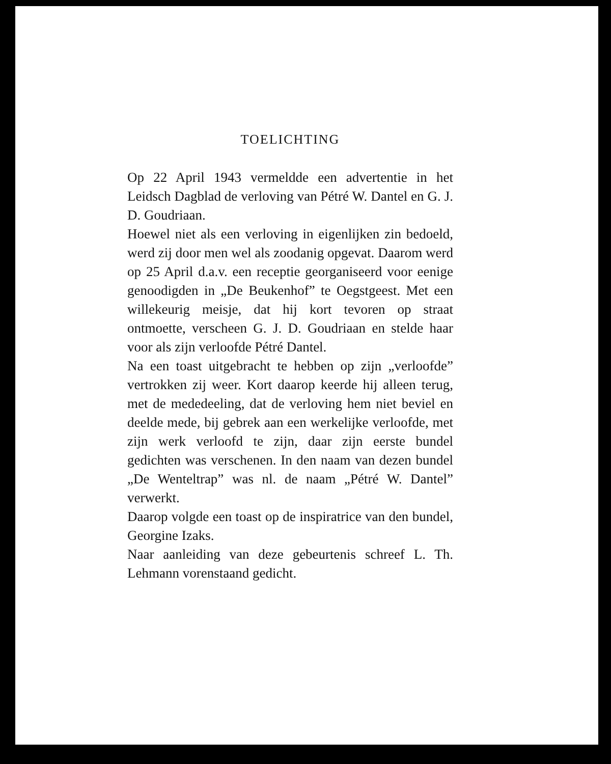TOELICHTING
Op 22 April 1943 vermeldde een advertentie in het Leidsch Dagblad de verloving van Pétré W. Dantel en G. J. D. Goudriaan.
Hoewel niet als een verloving in eigenlijken zin bedoeld, werd zij door men wel als zoodanig opgevat. Daarom werd op 25 April d.a.v. een receptie georganiseerd voor eenige genoodigden in „De Beukenhof” te Oegstgeest. Met een willekeurig meisje, dat hij kort tevoren op straat ontmoette, verscheen G. J. D. Goudriaan en stelde haar voor als zijn verloofde Pétré Dantel.
Na een toast uitgebracht te hebben op zijn „verloofde” vertrokken zij weer. Kort daarop keerde hij alleen terug, met de mededeeling, dat de verloving hem niet beviel en deelde mede, bij gebrek aan een werkelijke verloofde, met zijn werk verloofd te zijn, daar zijn eerste bundel gedichten was verschenen. In den naam van dezen bundel „De Wenteltrap” was nl. de naam „Pétré W. Dantel” verwerkt.
Daarop volgde een toast op de inspiratrice van den bundel, Georgine Izaks.
Naar aanleiding van deze gebeurtenis schreef L. Th. Lehmann vorenstaand gedicht.